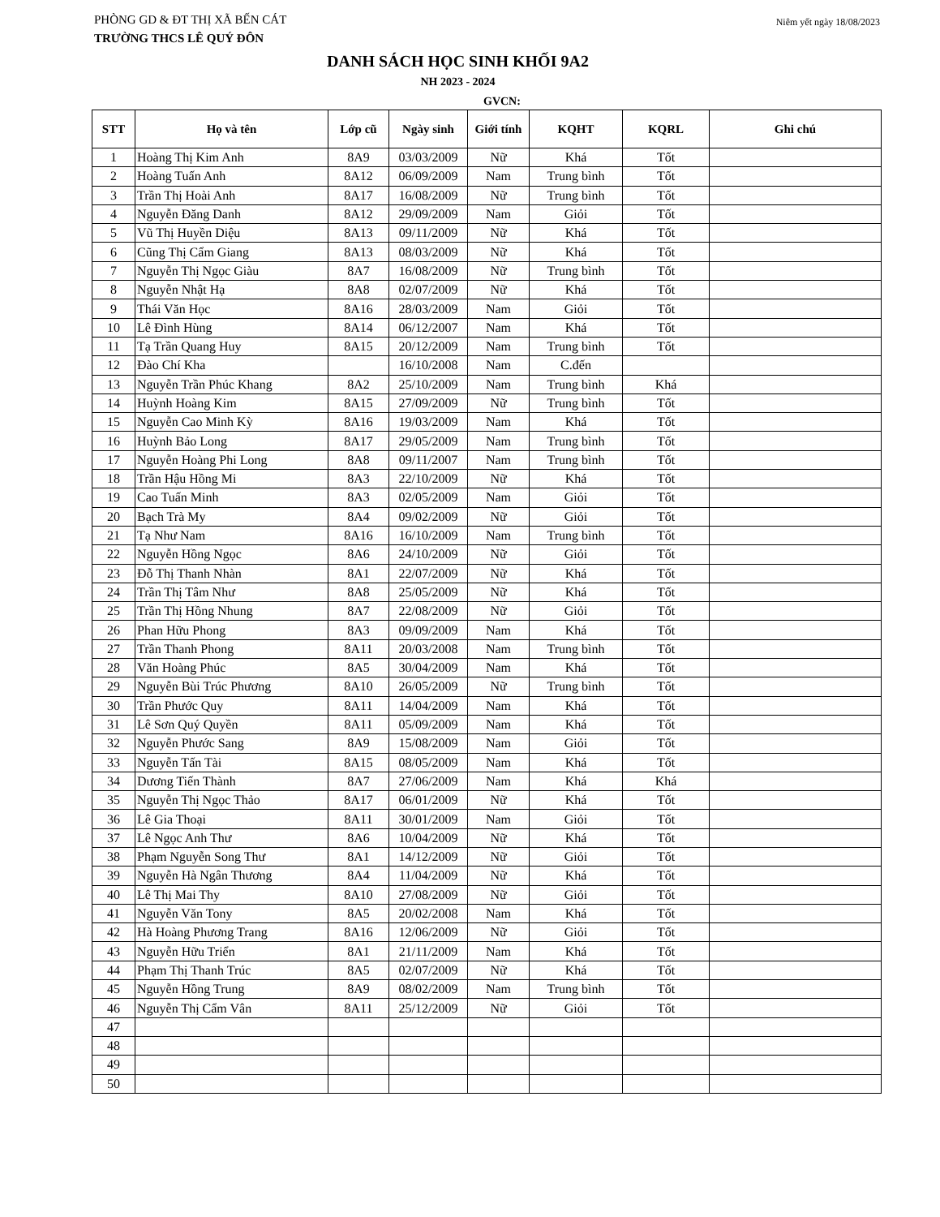PHÒNG GD & ĐT THỊ XÃ BẾN CÁT Niêm yết ngày 18/08/2023
TRƯỜNG THCS LÊ QUÝ ĐÔN
DANH SÁCH HỌC SINH KHỐI 9A2
NH 2023 - 2024
GVCN:
| STT | Họ và tên | Lớp cũ | Ngày sinh | Giới tính | KQHT | KQRL | Ghi chú |
| --- | --- | --- | --- | --- | --- | --- | --- |
| 1 | Hoàng Thị Kim Anh | 8A9 | 03/03/2009 | Nữ | Khá | Tốt | |
| 2 | Hoàng Tuấn Anh | 8A12 | 06/09/2009 | Nam | Trung bình | Tốt | |
| 3 | Trần Thị Hoài Anh | 8A17 | 16/08/2009 | Nữ | Trung bình | Tốt | |
| 4 | Nguyễn Đăng Danh | 8A12 | 29/09/2009 | Nam | Giỏi | Tốt | |
| 5 | Vũ Thị Huyền Diệu | 8A13 | 09/11/2009 | Nữ | Khá | Tốt | |
| 6 | Cũng Thị Cẩm Giang | 8A13 | 08/03/2009 | Nữ | Khá | Tốt | |
| 7 | Nguyễn Thị Ngọc Giàu | 8A7 | 16/08/2009 | Nữ | Trung bình | Tốt | |
| 8 | Nguyễn Nhật Hạ | 8A8 | 02/07/2009 | Nữ | Khá | Tốt | |
| 9 | Thái Văn Học | 8A16 | 28/03/2009 | Nam | Giỏi | Tốt | |
| 10 | Lê Đình Hùng | 8A14 | 06/12/2007 | Nam | Khá | Tốt | |
| 11 | Tạ Trần Quang Huy | 8A15 | 20/12/2009 | Nam | Trung bình | Tốt | |
| 12 | Đào Chí Kha | | 16/10/2008 | Nam | C.đến | | |
| 13 | Nguyễn Trần Phúc Khang | 8A2 | 25/10/2009 | Nam | Trung bình | Khá | |
| 14 | Huỳnh Hoàng Kim | 8A15 | 27/09/2009 | Nữ | Trung bình | Tốt | |
| 15 | Nguyễn Cao Minh Kỳ | 8A16 | 19/03/2009 | Nam | Khá | Tốt | |
| 16 | Huỳnh Bảo Long | 8A17 | 29/05/2009 | Nam | Trung bình | Tốt | |
| 17 | Nguyễn Hoàng Phi Long | 8A8 | 09/11/2007 | Nam | Trung bình | Tốt | |
| 18 | Trần Hậu Hồng Mi | 8A3 | 22/10/2009 | Nữ | Khá | Tốt | |
| 19 | Cao Tuấn Minh | 8A3 | 02/05/2009 | Nam | Giỏi | Tốt | |
| 20 | Bạch Trà My | 8A4 | 09/02/2009 | Nữ | Giỏi | Tốt | |
| 21 | Tạ Như Nam | 8A16 | 16/10/2009 | Nam | Trung bình | Tốt | |
| 22 | Nguyễn Hồng Ngọc | 8A6 | 24/10/2009 | Nữ | Giỏi | Tốt | |
| 23 | Đỗ Thị Thanh Nhàn | 8A1 | 22/07/2009 | Nữ | Khá | Tốt | |
| 24 | Trần Thị Tâm Như | 8A8 | 25/05/2009 | Nữ | Khá | Tốt | |
| 25 | Trần Thị Hồng Nhung | 8A7 | 22/08/2009 | Nữ | Giỏi | Tốt | |
| 26 | Phan Hữu Phong | 8A3 | 09/09/2009 | Nam | Khá | Tốt | |
| 27 | Trần Thanh Phong | 8A11 | 20/03/2008 | Nam | Trung bình | Tốt | |
| 28 | Văn Hoàng Phúc | 8A5 | 30/04/2009 | Nam | Khá | Tốt | |
| 29 | Nguyễn Bùi Trúc Phương | 8A10 | 26/05/2009 | Nữ | Trung bình | Tốt | |
| 30 | Trần Phước Quy | 8A11 | 14/04/2009 | Nam | Khá | Tốt | |
| 31 | Lê Sơn Quý Quyền | 8A11 | 05/09/2009 | Nam | Khá | Tốt | |
| 32 | Nguyễn Phước Sang | 8A9 | 15/08/2009 | Nam | Giỏi | Tốt | |
| 33 | Nguyễn Tấn Tài | 8A15 | 08/05/2009 | Nam | Khá | Tốt | |
| 34 | Dương Tiến Thành | 8A7 | 27/06/2009 | Nam | Khá | Khá | |
| 35 | Nguyễn Thị Ngọc Thảo | 8A17 | 06/01/2009 | Nữ | Khá | Tốt | |
| 36 | Lê Gia Thoại | 8A11 | 30/01/2009 | Nam | Giỏi | Tốt | |
| 37 | Lê Ngọc Anh Thư | 8A6 | 10/04/2009 | Nữ | Khá | Tốt | |
| 38 | Phạm Nguyễn Song Thư | 8A1 | 14/12/2009 | Nữ | Giỏi | Tốt | |
| 39 | Nguyễn Hà Ngân Thương | 8A4 | 11/04/2009 | Nữ | Khá | Tốt | |
| 40 | Lê Thị Mai Thy | 8A10 | 27/08/2009 | Nữ | Giỏi | Tốt | |
| 41 | Nguyễn Văn Tony | 8A5 | 20/02/2008 | Nam | Khá | Tốt | |
| 42 | Hà Hoàng Phương Trang | 8A16 | 12/06/2009 | Nữ | Giỏi | Tốt | |
| 43 | Nguyễn Hữu Triển | 8A1 | 21/11/2009 | Nam | Khá | Tốt | |
| 44 | Phạm Thị Thanh Trúc | 8A5 | 02/07/2009 | Nữ | Khá | Tốt | |
| 45 | Nguyễn Hồng Trung | 8A9 | 08/02/2009 | Nam | Trung bình | Tốt | |
| 46 | Nguyễn Thị Cẩm Vân | 8A11 | 25/12/2009 | Nữ | Giỏi | Tốt | |
| 47 | | | | | | | |
| 48 | | | | | | | |
| 49 | | | | | | | |
| 50 | | | | | | | |